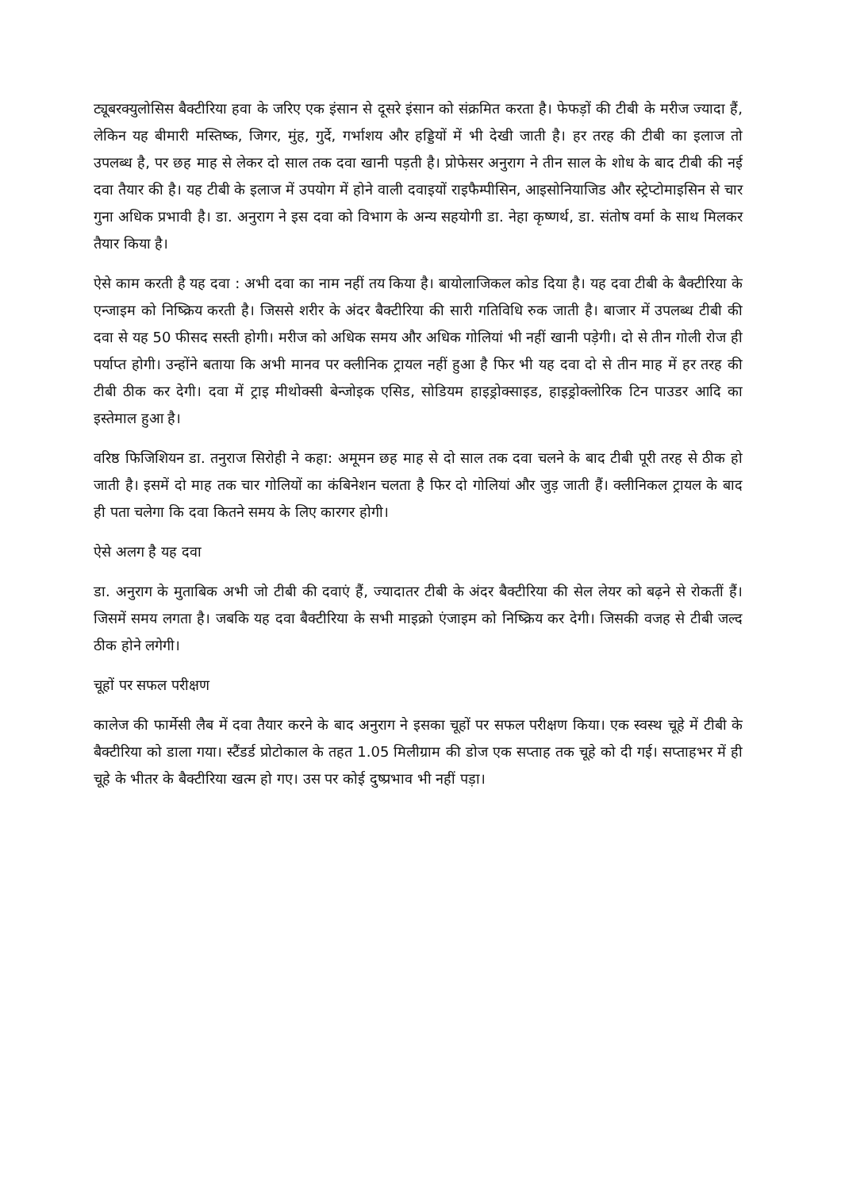ट्यूबरक्युलोसिस बैक्टीरिया हवा के जरिए एक इंसान से दूसरे इंसान को संक्रमित करता है। फेफड़ों की टीबी के मरीज ज्यादा हैं, लेकिन यह बीमारी मस्तिष्क, जिगर, मुंह, गुर्दे, गर्भाशय और हड्डियों में भी देखी जाती है। हर तरह की टीबी का इलाज तो उपलब्ध है, पर छह माह से लेकर दो साल तक दवा खानी पड़ती है। प्रोफेसर अनुराग ने तीन साल के शोध के बाद टीबी की नई दवा तैयार की है। यह टीबी के इलाज में उपयोग में होने वाली दवाइयों राइफैम्पीसिन, आइसोनियाजिड और स्ट्रेप्टोमाइसिन से चार गुना अधिक प्रभावी है। डा. अनुराग ने इस दवा को विभाग के अन्य सहयोगी डा. नेहा कृष्णर्थ, डा. संतोष वर्मा के साथ मिलकर तैयार किया है।
ऐसे काम करती है यह दवा : अभी दवा का नाम नहीं तय किया है। बायोलाजिकल कोड दिया है। यह दवा टीबी के बैक्टीरिया के एन्जाइम को निष्क्रिय करती है। जिससे शरीर के अंदर बैक्टीरिया की सारी गतिविधि रुक जाती है। बाजार में उपलब्ध टीबी की दवा से यह 50 फीसद सस्ती होगी। मरीज को अधिक समय और अधिक गोलियां भी नहीं खानी पड़ेगी। दो से तीन गोली रोज ही पर्याप्त होगी। उन्होंने बताया कि अभी मानव पर क्लीनिक ट्रायल नहीं हुआ है फिर भी यह दवा दो से तीन माह में हर तरह की टीबी ठीक कर देगी। दवा में ट्राइ मीथोक्सी बेन्जोइक एसिड, सोडियम हाइड्रोक्साइड, हाइड्रोक्लोरिक टिन पाउडर आदि का इस्तेमाल हुआ है।
वरिष्ठ फिजिशियन डा. तनुराज सिरोही ने कहा: अमूमन छह माह से दो साल तक दवा चलने के बाद टीबी पूरी तरह से ठीक हो जाती है। इसमें दो माह तक चार गोलियों का कंबिनेशन चलता है फिर दो गोलियां और जुड़ जाती हैं। क्लीनिकल ट्रायल के बाद ही पता चलेगा कि दवा कितने समय के लिए कारगर होगी।
ऐसे अलग है यह दवा
डा. अनुराग के मुताबिक अभी जो टीबी की दवाएं हैं, ज्यादातर टीबी के अंदर बैक्टीरिया की सेल लेयर को बढ़ने से रोकतीं हैं। जिसमें समय लगता है। जबकि यह दवा बैक्टीरिया के सभी माइक्रो एंजाइम को निष्क्रिय कर देगी। जिसकी वजह से टीबी जल्द ठीक होने लगेगी।
चूहों पर सफल परीक्षण
कालेज की फार्मेसी लैब में दवा तैयार करने के बाद अनुराग ने इसका चूहों पर सफल परीक्षण किया। एक स्वस्थ चूहे में टीबी के बैक्टीरिया को डाला गया। स्टैंडर्ड प्रोटोकाल के तहत 1.05 मिलीग्राम की डोज एक सप्ताह तक चूहे को दी गई। सप्ताहभर में ही चूहे के भीतर के बैक्टीरिया खत्म हो गए। उस पर कोई दुष्प्रभाव भी नहीं पड़ा।